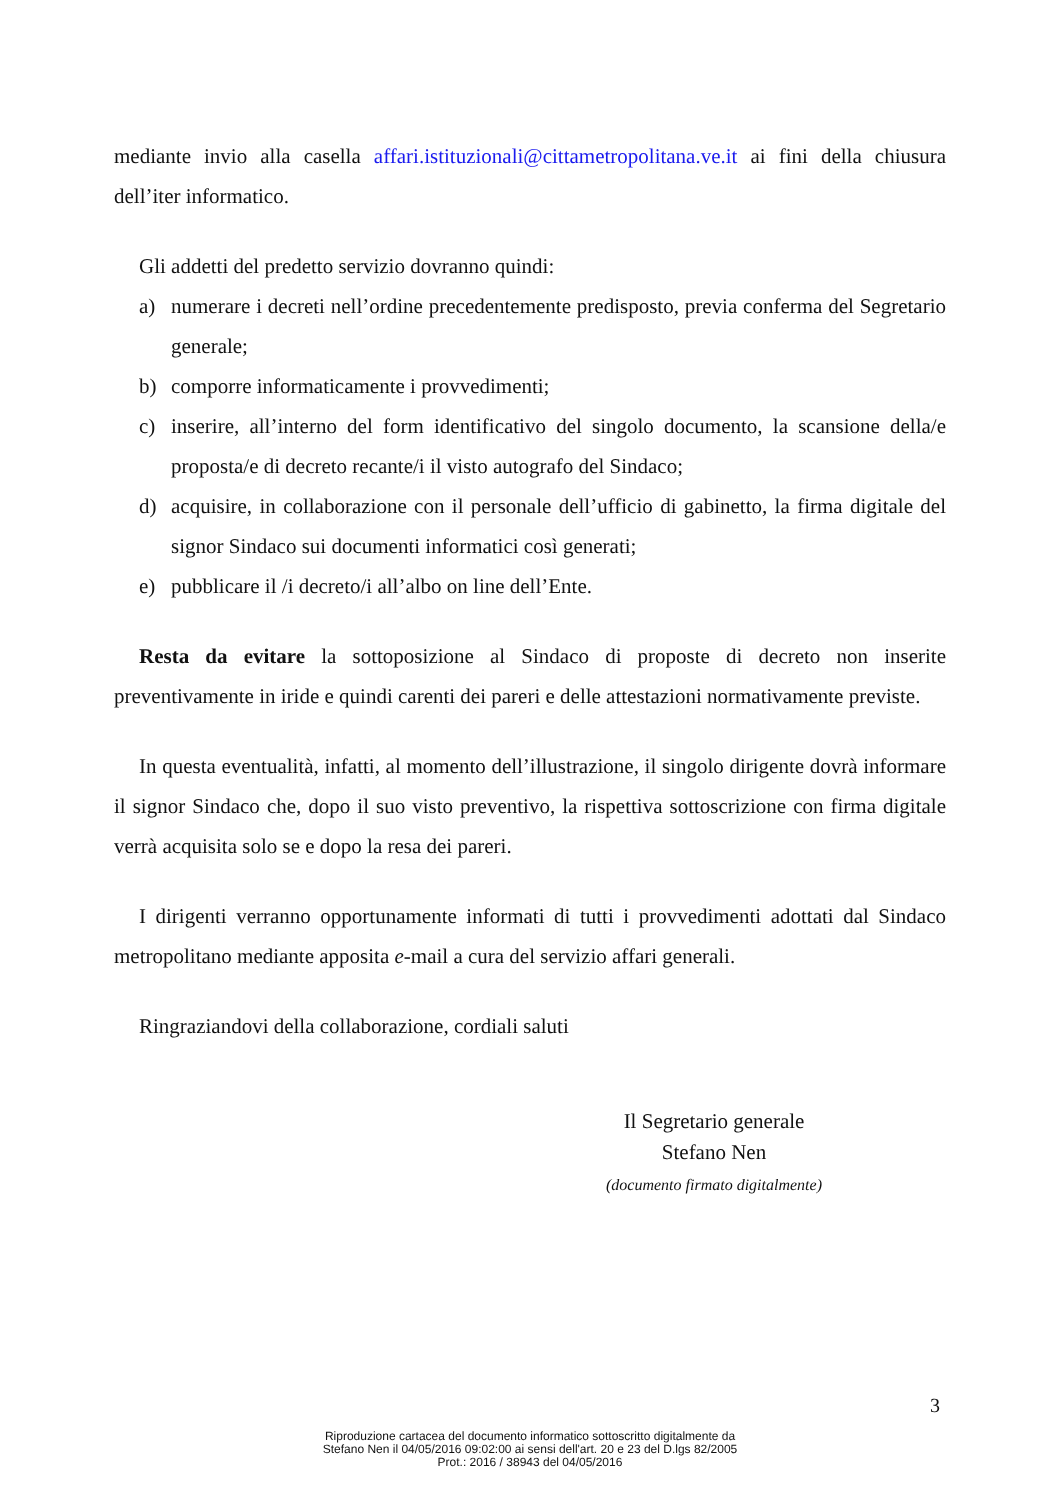mediante invio alla casella affari.istituzionali@cittametropolitana.ve.it ai fini della chiusura dell’iter informatico.
Gli addetti del predetto servizio dovranno quindi:
a) numerare i decreti nell’ordine precedentemente predisposto, previa conferma del Segretario generale;
b) comporre informaticamente i provvedimenti;
c) inserire, all’interno del form identificativo del singolo documento, la scansione della/e proposta/e di decreto recante/i il visto autografo del Sindaco;
d) acquisire, in collaborazione con il personale dell’ufficio di gabinetto, la firma digitale del signor Sindaco sui documenti informatici così generati;
e) pubblicare il /i decreto/i all’albo on line dell’Ente.
Resta da evitare la sottoposizione al Sindaco di proposte di decreto non inserite preventivamente in iride e quindi carenti dei pareri e delle attestazioni normativamente previste.
In questa eventualità, infatti, al momento dell’illustrazione, il singolo dirigente dovrà informare il signor Sindaco che, dopo il suo visto preventivo, la rispettiva sottoscrizione con firma digitale verrà acquisita solo se e dopo la resa dei pareri.
I dirigenti verranno opportunamente informati di tutti i provvedimenti adottati dal Sindaco metropolitano mediante apposita e-mail a cura del servizio affari generali.
Ringraziandovi della collaborazione, cordiali saluti
Il Segretario generale
Stefano Nen
(documento firmato digitalmente)
3
Riproduzione cartacea del documento informatico sottoscritto digitalmente da
Stefano Nen il 04/05/2016 09:02:00 ai sensi dell'art. 20 e 23 del D.lgs 82/2005
Prot.: 2016 / 38943 del 04/05/2016